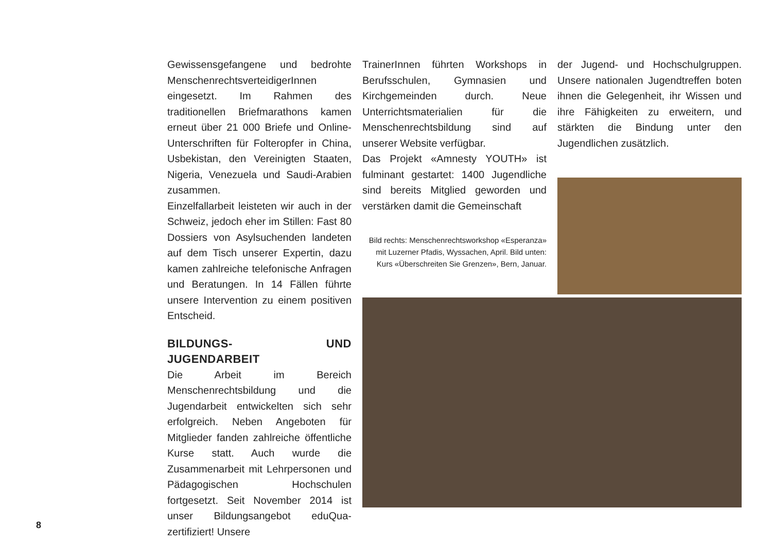Gewissensgefangene und bedrohte MenschenrechtsverteidigerInnen eingesetzt. Im Rahmen des traditionellen Briefmarathons kamen erneut über 21 000 Briefe und Online-Unterschriften für Folteropfer in China, Usbekistan, den Vereinigten Staaten, Nigeria, Venezuela und Saudi-Arabien zusammen.
Einzelfallarbeit leisteten wir auch in der Schweiz, jedoch eher im Stillen: Fast 80 Dossiers von Asylsuchenden landeten auf dem Tisch unserer Expertin, dazu kamen zahlreiche telefonische Anfragen und Beratungen. In 14 Fällen führte unsere Intervention zu einem positiven Entscheid.
BILDUNGS- UND JUGENDARBEIT
Die Arbeit im Bereich Menschenrechtsbildung und die Jugendarbeit entwickelten sich sehr erfolgreich. Neben Angeboten für Mitglieder fanden zahlreiche öffentliche Kurse statt. Auch wurde die Zusammenarbeit mit Lehrpersonen und Pädagogischen Hochschulen fortgesetzt. Seit November 2014 ist unser Bildungsangebot eduQua-zertifiziert! Unsere
TrainerInnen führten Workshops in Berufsschulen, Gymnasien und Kirchgemeinden durch. Neue Unterrichtsmaterialien für die Menschenrechtsbildung sind auf unserer Website verfügbar.
Das Projekt «Amnesty YOUTH» ist fulminant gestartet: 1400 Jugendliche sind bereits Mitglied geworden und verstärken damit die Gemeinschaft
Bild rechts: Menschenrechtsworkshop «Esperanza» mit Luzerner Pfadis, Wyssachen, April. Bild unten: Kurs «Überschreiten Sie Grenzen», Bern, Januar.
der Jugend- und Hochschulgruppen. Unsere nationalen Jugendtreffen boten ihnen die Gelegenheit, ihr Wissen und ihre Fähigkeiten zu erweitern, und stärkten die Bindung unter den Jugendlichen zusätzlich.
8